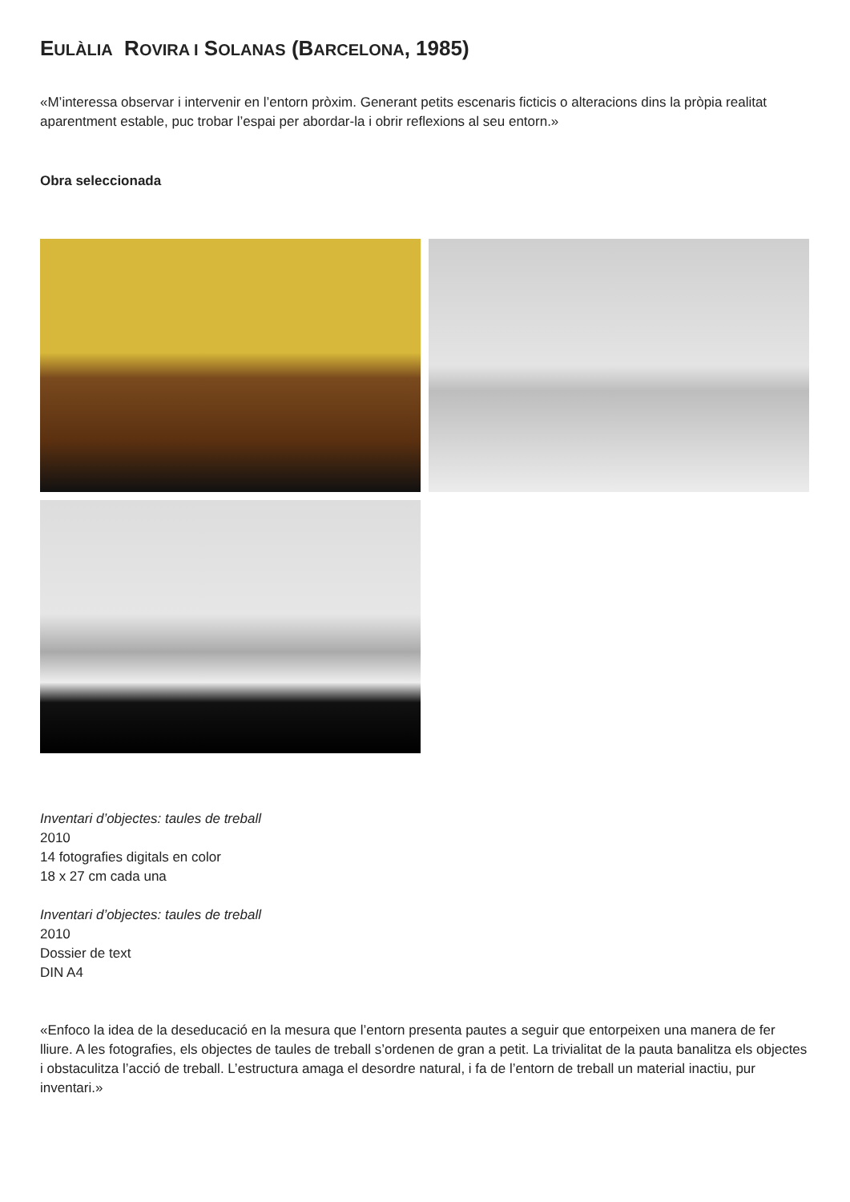EULÀLIA ROVIRA I SOLANAS (BARCELONA, 1985)
«M’interessa observar i intervenir en l’entorn pròxim. Generant petits escenaris ficticis o alteracions dins la pròpia realitat aparentment estable, puc trobar l’espai per abordar-la i obrir reflexions al seu entorn.»
Obra seleccionada
Inventari d’objectes: taules de treball
2010
14 fotografies digitals en color
18 x 27 cm cada una
Inventari d’objectes: taules de treball
2010
Dossier de text
DIN A4
«Enfoco la idea de la deseducació en la mesura que l’entorn presenta pautes a seguir que entorpeixen una manera de fer lliure. A les fotografies, els objectes de taules de treball s’ordenen de gran a petit. La trivialitat de la pauta banalitza els objectes i obstaculitza l’acció de treball. L’estructura amaga el desordre natural, i fa de l’entorn de treball un material inactiu, pur inventari.»